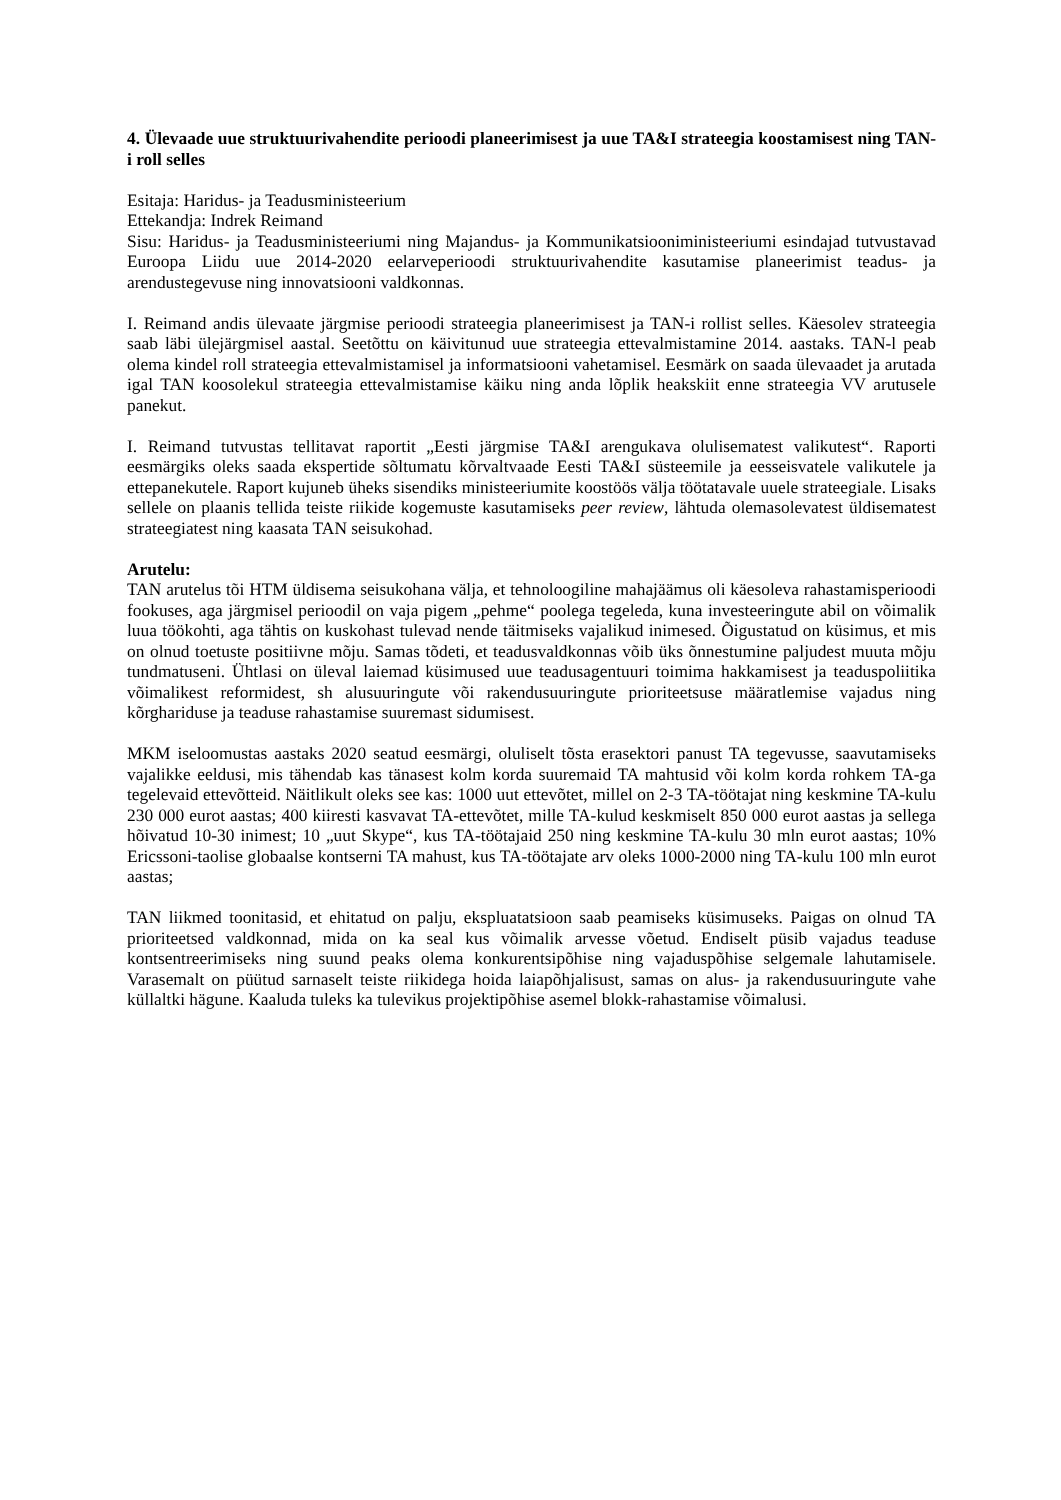4. Ülevaade uue struktuurivahendite perioodi planeerimisest ja uue TA&I strateegia koostamisest ning TAN-i roll selles
Esitaja: Haridus- ja Teadusministeerium
Ettekandja: Indrek Reimand
Sisu: Haridus- ja Teadusministeeriumi ning Majandus- ja Kommunikatsiooniministeeriumi esindajad tutvustavad Euroopa Liidu uue 2014-2020 eelarveperioodi struktuurivahendite kasutamise planeerimist teadus- ja arendustegevuse ning innovatsiooni valdkonnas.
I. Reimand andis ülevaate järgmise perioodi strateegia planeerimisest ja TAN-i rollist selles. Käesolev strateegia saab läbi ülejärgmisel aastal. Seetõttu on käivitunud uue strateegia ettevalmistamine 2014. aastaks. TAN-l peab olema kindel roll strateegia ettevalmistamisel ja informatsiooni vahetamisel. Eesmärk on saada ülevaadet ja arutada igal TAN koosolekul strateegia ettevalmistamise käiku ning anda lõplik heakskiit enne strateegia VV arutusele panekut.
I. Reimand tutvustas tellitavat raportit „Eesti järgmise TA&I arengukava olulisematest valikutest“. Raporti eesmärgiks oleks saada ekspertide sõltumatu kõrvaltvaade Eesti TA&I süsteemile ja eesseisvatele valikutele ja ettepanekutele. Raport kujuneb üheks sisendiks ministeeriumite koostöös välja töötatavale uuele strateegiale. Lisaks sellele on plaanis tellida teiste riikide kogemuste kasutamiseks peer review, lähtuda olemasolevatest üldisematest strateegiatest ning kaasata TAN seisukohad.
Arutelu:
TAN arutelus tõi HTM üldisema seisukohana välja, et tehnoloogiline mahajäämus oli käesoleva rahastamisperioodi fookuses, aga järgmisel perioodil on vaja pigem „pehme“ poolega tegeleda, kuna investeeringute abil on võimalik luua töökohti, aga tähtis on kuskohast tulevad nende täitmiseks vajalikud inimesed. Õigustatud on küsimus, et mis on olnud toetuste positiivne mõju. Samas tõdeti, et teadusvaldkonnas võib üks õnnestumine paljudest muuta mõju tundmatuseni. Ühtlasi on üleval laiemad küsimused uue teadusagentuuri toimima hakkamisest ja teaduspoliitika võimalikest reformidest, sh alusuuringute või rakendusuuringute prioriteetsuse määratlemise vajadus ning kõrghariduse ja teaduse rahastamise suuremast sidumisest.
MKM iseloomustas aastaks 2020 seatud eesmärgi, oluliselt tõsta erasektori panust TA tegevusse, saavutamiseks vajalikke eeldusi, mis tähendab kas tänasest kolm korda suuremaid TA mahtusid või kolm korda rohkem TA-ga tegelevaid ettevõtteid. Näitlikult oleks see kas: 1000 uut ettevõtet, millel on 2-3 TA-töötajat ning keskmine TA-kulu 230 000 eurot aastas; 400 kiiresti kasvavat TA-ettevõtet, mille TA-kulud keskmiselt 850 000 eurot aastas ja sellega hõivatud 10-30 inimest; 10 „uut Skype“, kus TA-töötajaid 250 ning keskmine TA-kulu 30 mln eurot aastas; 10% Ericssoni-taolise globaalse kontserni TA mahust, kus TA-töötajate arv oleks 1000-2000 ning TA-kulu 100 mln eurot aastas;
TAN liikmed toonitasid, et ehitatud on palju, ekspluatatsioon saab peamiseks küsimuseks. Paigas on olnud TA prioriteetsed valdkonnad, mida on ka seal kus võimalik arvesse võetud. Endiselt püsib vajadus teaduse kontsentreerimiseks ning suund peaks olema konkurentsipõhise ning vajaduspõhise selgemale lahutamisele. Varasemalt on püütud sarnaselt teiste riikidega hoida laiapõhjalisust, samas on alus- ja rakendusuuringute vahe küllaltki hägune. Kaaluda tuleks ka tulevikus projektipõhise asemel blokk-rahastamise võimalusi.